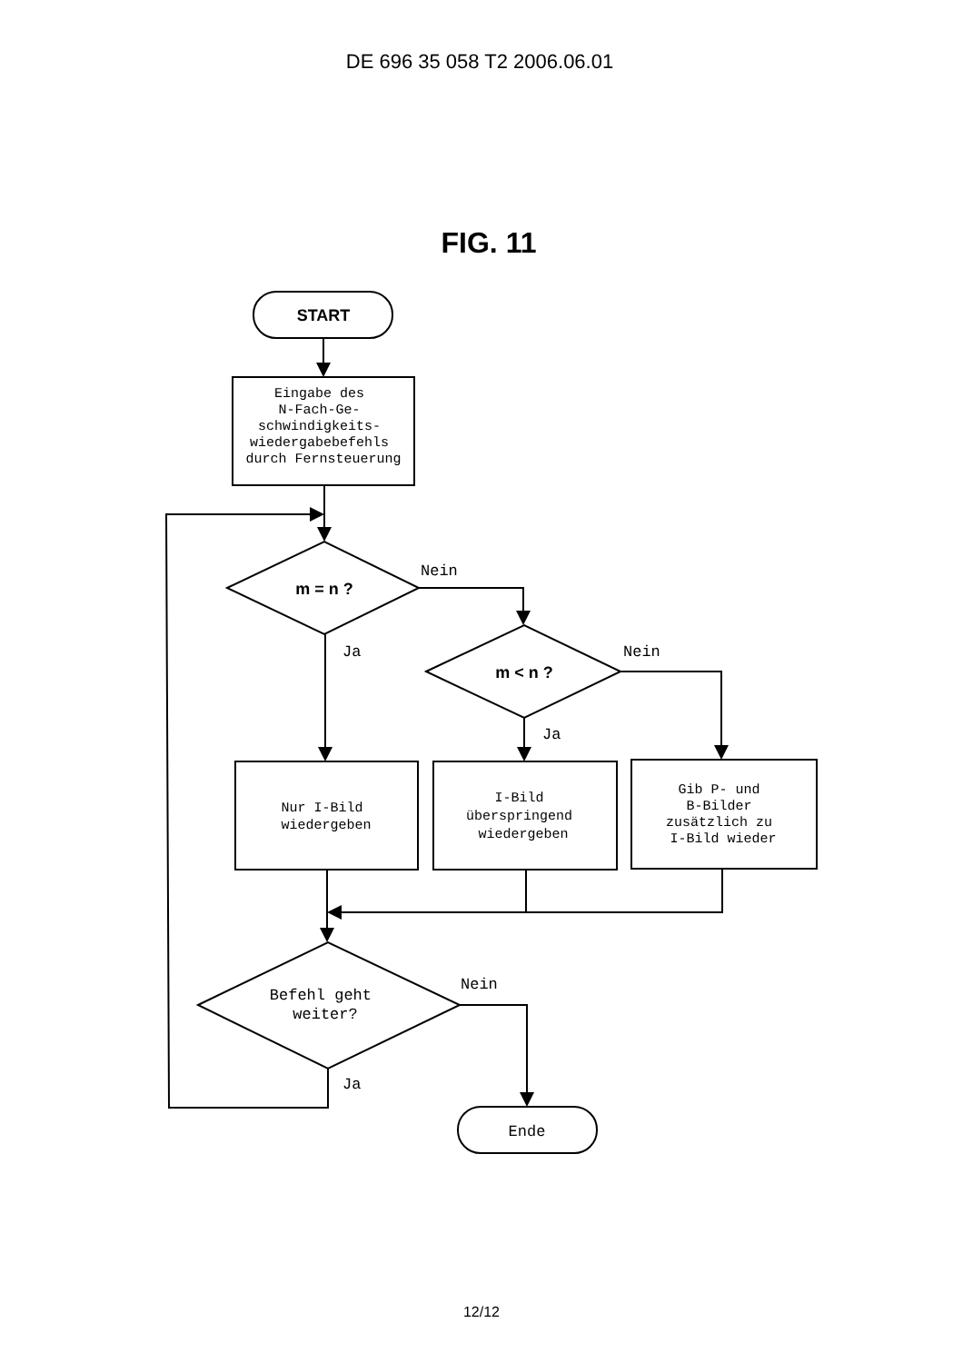DE 696 35 058 T2 2006.06.01
FIG. 11
START
Eingabe des N-Fach-Ge- schwindigkeits- wiedergabebefehls durch Fernsteuerung
m = n ?
Nein
Ja
m < n ?
Nein
Ja
Nur I-Bild wiedergeben
I-Bild überspringend wiedergeben
Gib P- und B-Bilder zusätzlich zu I-Bild wieder
Befehl geht weiter?
Nein
Ja
Ende
12/12